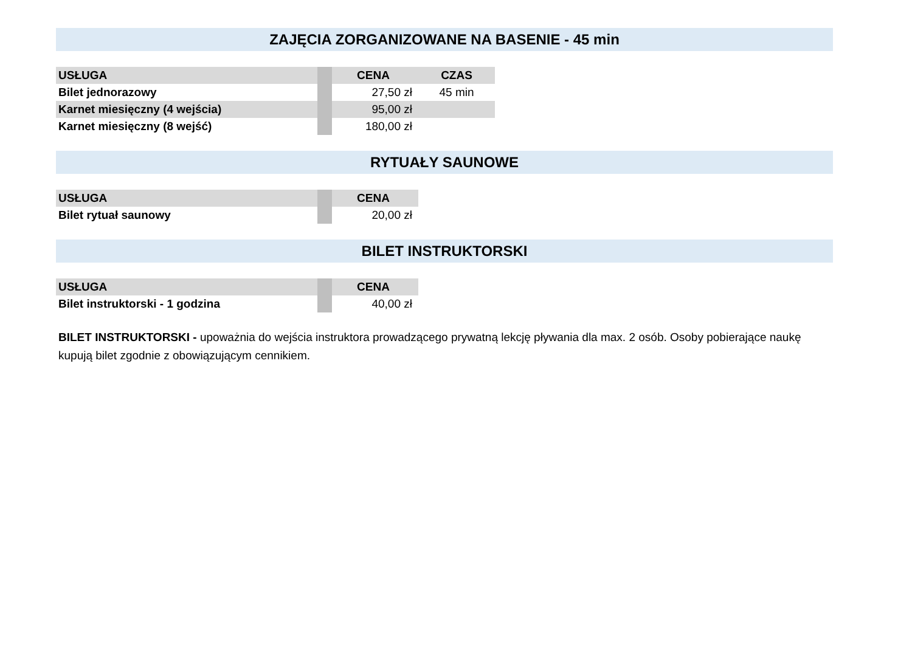ZAJĘCIA ZORGANIZOWANE NA BASENIE - 45 min
| USŁUGA | | CENA | CZAS |
| --- | --- | --- | --- |
| Bilet jednorazowy | | 27,50 zł | 45 min |
| Karnet miesięczny (4 wejścia) | | 95,00 zł | |
| Karnet miesięczny (8 wejść) | | 180,00 zł | |
RYTUAŁY SAUNOWE
| USŁUGA | | CENA |
| --- | --- | --- |
| Bilet rytuał saunowy | | 20,00 zł |
BILET INSTRUKTORSKI
| USŁUGA | | CENA |
| --- | --- | --- |
| Bilet instruktorski - 1 godzina | | 40,00 zł |
BILET INSTRUKTORSKI - upoważnia do wejścia instruktora prowadzącego prywatną lekcję pływania dla max. 2 osób. Osoby pobierające naukę kupują bilet zgodnie z obowiązującym cennikiem.